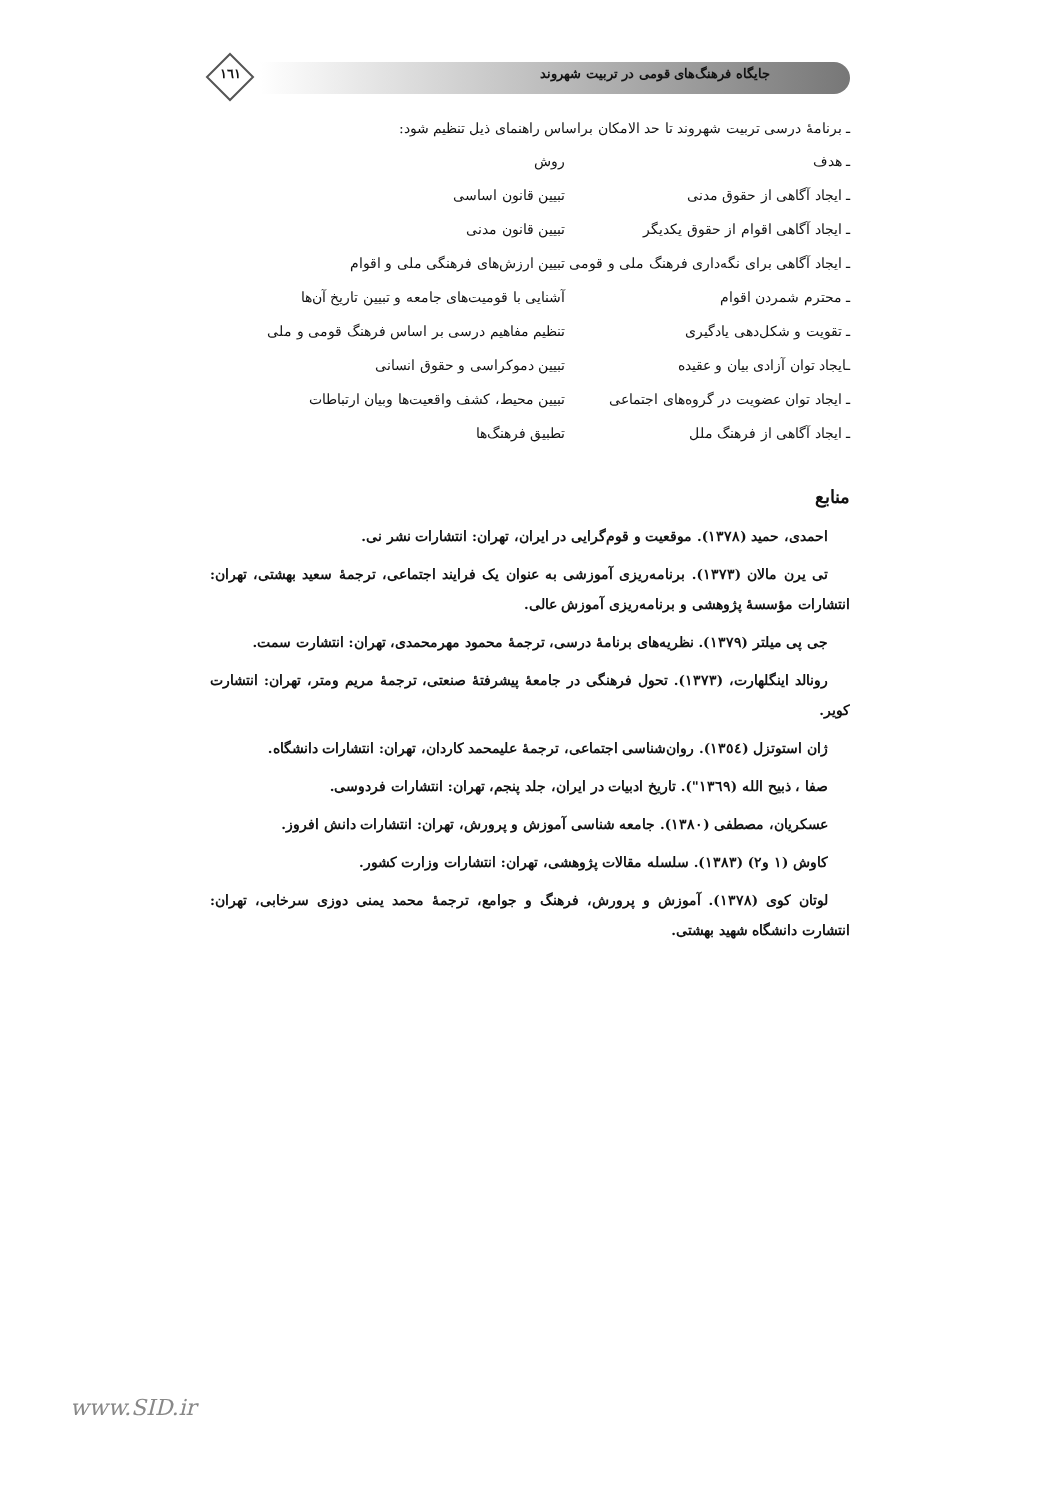١٦١
جایگاه فرهنگ‌های قومی در تربیت شهروند
ـ برنامهٔ درسی تربیت شهروند تا حد الامکان براساس راهنمای ذیل تنظیم شود:
| ـ هدف | روش |
| ـ ایجاد آگاهی از حقوق مدنی | تبیین قانون اساسی |
| ـ ایجاد آگاهی اقوام از حقوق یکدیگر | تبیین قانون مدنی |
| ـ ایجاد آگاهی برای نگه‌داری فرهنگ ملی و قومی | تبیین ارزش‌های فرهنگی ملی و اقوام |
| ـ محترم شمردن اقوام | آشنایی با قومیت‌های جامعه و تبیین تاریخ آن‌ها |
| ـ تقویت و شکل‌دهی یادگیری | تنظیم مفاهیم درسی بر اساس فرهنگ قومی و ملی |
| ـایجاد توان آزادی بیان و عقیده | تبیین دموکراسی و حقوق انسانی |
| ـ ایجاد توان عضویت در گروه‌های اجتماعی | تبیین محیط، کشف واقعیت‌ها وبیان ارتباطات |
| ـ ایجاد آگاهی از فرهنگ ملل | تطبیق فرهنگ‌ها |
منابع
احمدی، حمید (١٣٧٨). موقعیت و قوم‌گرایی در ایران، تهران: انتشارات نشر نی.
تی یرن مالان (١٣٧٣). برنامه‌ریزی آموزشی به عنوان یک فرایند اجتماعی، ترجمهٔ سعید بهشتی، تهران: انتشارات مؤسسهٔ پژوهشی و برنامه‌ریزی آموزش عالی.
جی پی میلتر (١٣٧٩). نظریه‌های برنامهٔ درسی، ترجمهٔ محمود مهرمحمدی، تهران: انتشارت سمت.
رونالد اینگلهارت، (١٣٧٣). تحول فرهنگی در جامعهٔ پیشرفتهٔ صنعتی، ترجمهٔ مریم ومتر، تهران: انتشارت کویر.
ژان استوتزل (١٣٥٤). روان‌شناسی اجتماعی، ترجمهٔ علیمحمد کاردان، تهران: انتشارات دانشگاه.
صفا ، ذبیح الله (١٣٦٩"). تاریخ ادبیات در ایران، جلد پنجم، تهران: انتشارات فردوسی.
عسکریان، مصطفی (١٣٨٠). جامعه شناسی آموزش و پرورش، تهران: انتشارات دانش افروز.
کاوش (١ و٢) (١٣٨٣). سلسله مقالات پژوهشی، تهران: انتشارات وزارت کشور.
لوتان کوی (١٣٧٨). آموزش و پرورش، فرهنگ و جوامع، ترجمهٔ محمد یمنی دوزی سرخابی، تهران: انتشارت دانشگاه شهید بهشتی.
www.SID.ir